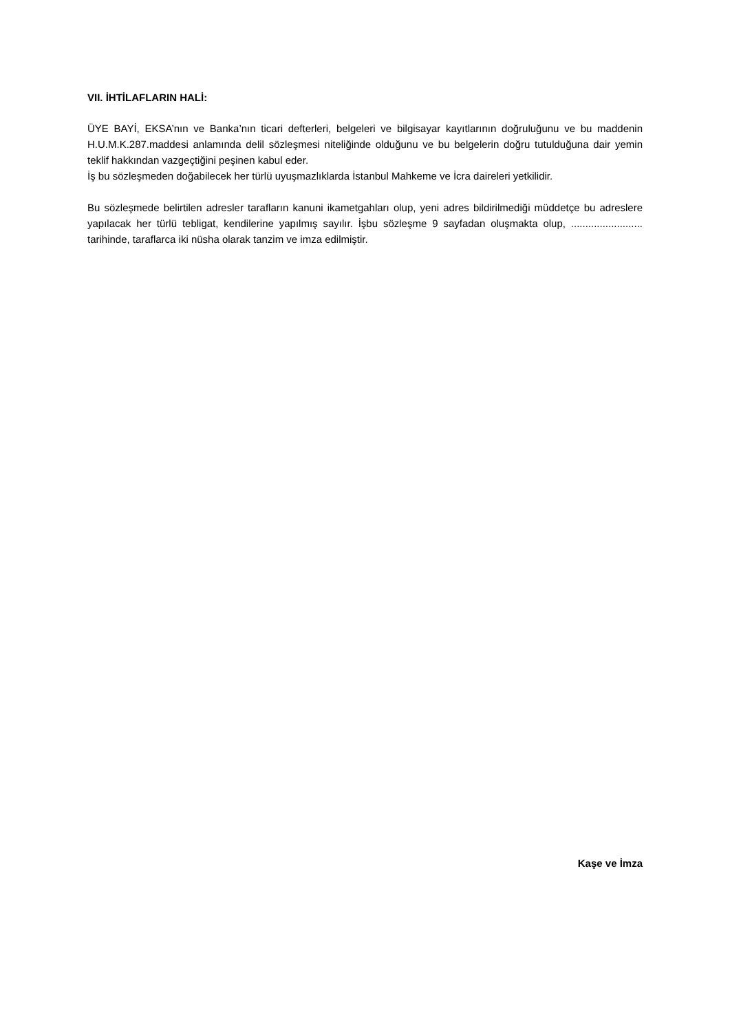VII. İHTİLAFLARIN HALİ:
ÜYE BAYİ, EKSA’nın ve Banka’nın ticari defterleri, belgeleri ve bilgisayar kayıtlarının doğruluğunu ve bu maddenin H.U.M.K.287.maddesi anlamında delil sözleşmesi niteliğinde olduğunu ve bu belgelerin doğru tutulduğuna dair yemin teklif hakkından vazgeçtiğini peşinen kabul eder.
İş bu sözleşmeden doğabilecek her türlü uyuşmazlıklarda İstanbul Mahkeme ve İcra daireleri yetkilidir.
Bu sözleşmede belirtilen adresler tarafların kanuni ikametgahları olup, yeni adres bildirilmediği müddetçe bu adreslere yapılacak her türlü tebligat, kendilerine yapılmış sayılır. İşbu sözleşme 9 sayfadan oluşmakta olup, ......................... tarihinde, taraflarca iki nüsha olarak tanzim ve imza edilmiştir.
Kaşe ve İmza